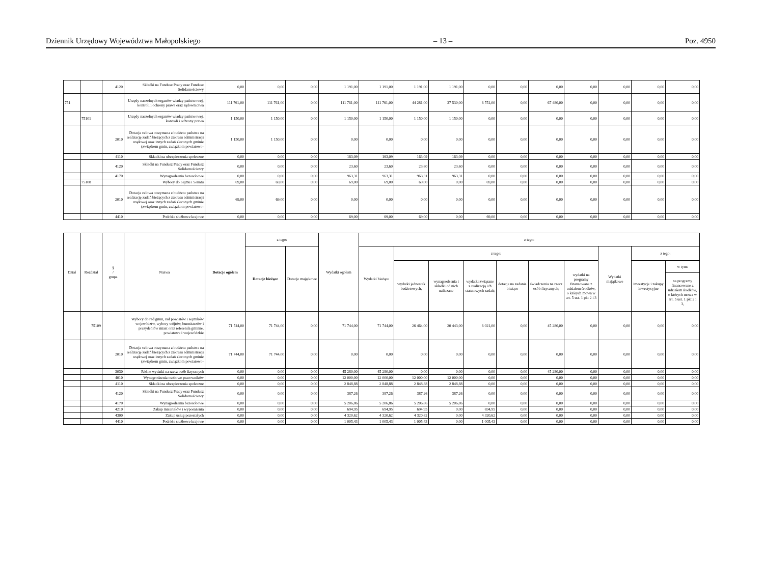Dziennik Urzędowy Województwa Małopolskiego – 13 – Poz. 4950
| | | 4120 | Składki na Fundusz Pracy oraz Fundusz Solidarnościowy | 0,00 | 0,00 | 0,00 | 1 191,00 | 1 191,00 | 1 191,00 | 1 191,00 | 0,00 | 0,00 | 0,00 | 0,00 | 0,00 | 0,00 | 0,00 |
| 751 | | | Urzędy naczelnych organów władzy państwowej, kontroli i ochrony prawa oraz sądownictwa | 111 761,00 | 111 761,00 | 0,00 | 111 761,00 | 111 761,00 | 44 281,00 | 37 530,00 | 6 751,00 | 0,00 | 67 480,00 | 0,00 | 0,00 | 0,00 | 0,00 |
| | 75101 | | Urzędy naczelnych organów władzy państwowej, kontroli i ochrony prawa | 1 150,00 | 1 150,00 | 0,00 | 1 150,00 | 1 150,00 | 1 150,00 | 1 150,00 | 0,00 | 0,00 | 0,00 | 0,00 | 0,00 | 0,00 | 0,00 |
| | | 2010 | Dotacja celowa otrzymana z budżetu państwa na realizację zadań bieżących z zakresu administracji rządowej oraz innych zadań zleconych gminie (związkom gmin, związkom powiatowo- | 1 150,00 | 1 150,00 | 0,00 | 0,00 | 0,00 | 0,00 | 0,00 | 0,00 | 0,00 | 0,00 | 0,00 | 0,00 | 0,00 | 0,00 |
| | | 4110 | Składki na ubezpieczenia społeczne | 0,00 | 0,00 | 0,00 | 163,09 | 163,09 | 163,09 | 163,09 | 0,00 | 0,00 | 0,00 | 0,00 | 0,00 | 0,00 | 0,00 |
| | | 4120 | Składki na Fundusz Pracy oraz Fundusz Solidarnościowy | 0,00 | 0,00 | 0,00 | 23,60 | 23,60 | 23,60 | 23,60 | 0,00 | 0,00 | 0,00 | 0,00 | 0,00 | 0,00 | 0,00 |
| | | 4170 | Wynagrodzenia bezosobowe | 0,00 | 0,00 | 0,00 | 963,31 | 963,31 | 963,31 | 963,31 | 0,00 | 0,00 | 0,00 | 0,00 | 0,00 | 0,00 | 0,00 |
| | 75108 | | Wybory do Sejmu i Senatu | 69,00 | 69,00 | 0,00 | 69,00 | 69,00 | 69,00 | 0,00 | 69,00 | 0,00 | 0,00 | 0,00 | 0,00 | 0,00 | 0,00 |
| | | 2010 | Dotacja celowa otrzymana z budżetu państwa na realizację zadań bieżących z zakresu administracji rządowej oraz innych zadań zleconych gminie (związkom gmin, związkom powiatowo- | 69,00 | 69,00 | 0,00 | 0,00 | 0,00 | 0,00 | 0,00 | 0,00 | 0,00 | 0,00 | 0,00 | 0,00 | 0,00 | 0,00 |
| | | 4410 | Podróże służbowe krajowe | 0,00 | 0,00 | 0,00 | 69,00 | 69,00 | 69,00 | 0,00 | 69,00 | 0,00 | 0,00 | 0,00 | 0,00 | 0,00 | 0,00 |
| Dział | Rozdział | § / grupa | Nazwa | Dotacje ogółem | z tego: | | Wydatki ogółem | z tego: | | | | | | | | | |
| --- | --- | --- | --- | --- | --- | --- | --- | --- | --- | --- | --- | --- | --- | --- | --- | --- | --- |
| | | | | | Dotacje bieżące | Dotacje majątkowe | | Wydatki bieżące | z tego: | | | | | | Wydatki majątkowe | z tego: | |
| | | | | | | | | | wydatki jednostek budżetowych, | wynagrodzenia i składki od nich naliczane | wydatki związane z realizacją ich statutowych zadań; | dotacje na zadania bieżące | świadczenia na rzecz osób fizycznych; | wydatki na programy finansowane z udziałem środków, o których mowa w art. 5 ust. 1 pkt 2 i 3 | | inwestycje i zakupy inwestycyjne | w tym: |
| | | | | | | | | | | | | | | | | | na programy finansowane z udziałem środków, o których mowa w art. 5 ust. 1 pkt 2 i 3, |
| | 75109 | | Wybory do rad gmin, rad powiatów i sejmików województw, wybory wójtów, burmistrzów i prezydentów miast oraz referenda gminne, powiatowe i wojewódzkie | 71 744,00 | 71 744,00 | 0,00 | 71 744,00 | 71 744,00 | 26 464,00 | 20 443,00 | 6 021,00 | 0,00 | 45 280,00 | 0,00 | 0,00 | 0,00 | 0,00 |
| | | 2010 | Dotacja celowa otrzymana z budżetu państwa na realizację zadań bieżących z zakresu administracji rządowej oraz innych zadań zleconych gminie (związkom gmin, związkom powiatowo- | 71 744,00 | 71 744,00 | 0,00 | 0,00 | 0,00 | 0,00 | 0,00 | 0,00 | 0,00 | 0,00 | 0,00 | 0,00 | 0,00 | 0,00 |
| | | 3030 | Różne wydatki na rzecz osób fizycznych | 0,00 | 0,00 | 0,00 | 45 280,00 | 45 280,00 | 0,00 | 0,00 | 0,00 | 0,00 | 45 280,00 | 0,00 | 0,00 | 0,00 | 0,00 |
| | | 4010 | Wynagrodzenia osobowe pracowników | 0,00 | 0,00 | 0,00 | 12 000,00 | 12 000,00 | 12 000,00 | 12 000,00 | 0,00 | 0,00 | 0,00 | 0,00 | 0,00 | 0,00 | 0,00 |
| | | 4110 | Składki na ubezpieczenia społeczne | 0,00 | 0,00 | 0,00 | 2 848,88 | 2 848,88 | 2 848,88 | 2 848,88 | 0,00 | 0,00 | 0,00 | 0,00 | 0,00 | 0,00 | 0,00 |
| | | 4120 | Składki na Fundusz Pracy oraz Fundusz Solidarnościowy | 0,00 | 0,00 | 0,00 | 387,26 | 387,26 | 387,26 | 387,26 | 0,00 | 0,00 | 0,00 | 0,00 | 0,00 | 0,00 | 0,00 |
| | | 4170 | Wynagrodzenia bezosobowe | 0,00 | 0,00 | 0,00 | 5 206,86 | 5 206,86 | 5 206,86 | 5 206,86 | 0,00 | 0,00 | 0,00 | 0,00 | 0,00 | 0,00 | 0,00 |
| | | 4210 | Zakup materiałów i wyposażenia | 0,00 | 0,00 | 0,00 | 694,95 | 694,95 | 694,95 | 0,00 | 694,95 | 0,00 | 0,00 | 0,00 | 0,00 | 0,00 | 0,00 |
| | | 4300 | Zakup usług pozostałych | 0,00 | 0,00 | 0,00 | 4 320,62 | 4 320,62 | 4 320,62 | 0,00 | 4 320,62 | 0,00 | 0,00 | 0,00 | 0,00 | 0,00 | 0,00 |
| | | 4410 | Podróże służbowe krajowe | 0,00 | 0,00 | 0,00 | 1 005,43 | 1 005,43 | 1 005,43 | 0,00 | 1 005,43 | 0,00 | 0,00 | 0,00 | 0,00 | 0,00 | 0,00 |